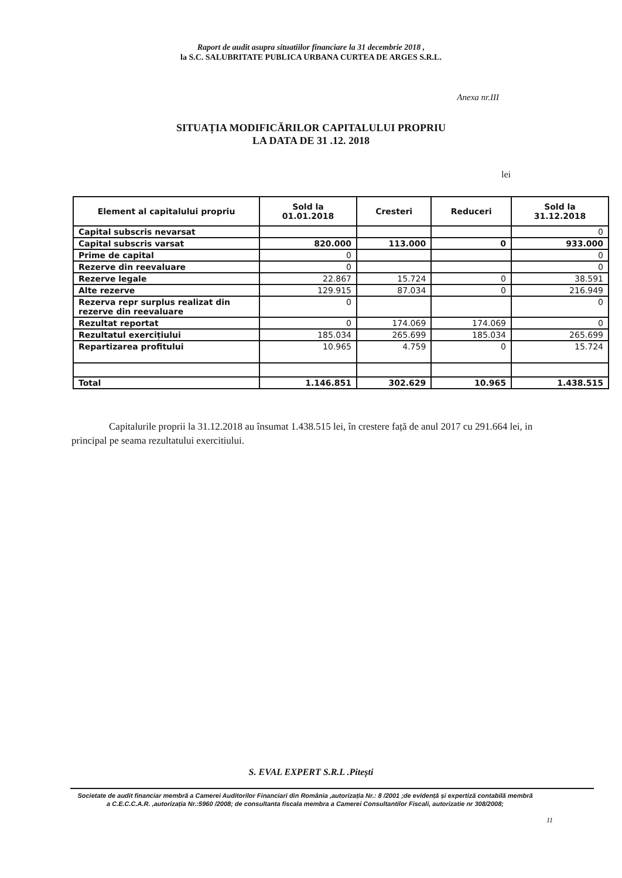Raport de audit asupra situatiilor financiare la 31 decembrie 2018 ,
la S.C. SALUBRITATE PUBLICA URBANA CURTEA DE ARGES S.R.L.
Anexa nr.III
SITUAȚIA MODIFICĂRILOR CAPITALULUI PROPRIU
LA DATA DE 31 .12. 2018
lei
| Element al capitalului propriu | Sold la 01.01.2018 | Cresteri | Reduceri | Sold la 31.12.2018 |
| --- | --- | --- | --- | --- |
| Capital subscris nevarsat | | | | 0 |
| Capital subscris varsat | 820.000 | 113.000 | 0 | 933.000 |
| Prime de capital | 0 | | | 0 |
| Rezerve din reevaluare | 0 | | | 0 |
| Rezerve legale | 22.867 | 15.724 | 0 | 38.591 |
| Alte rezerve | 129.915 | 87.034 | 0 | 216.949 |
| Rezerva repr surplus realizat din rezerve din reevaluare | 0 | | | 0 |
| Rezultat reportat | 0 | 174.069 | 174.069 | 0 |
| Rezultatul exercițiului | 185.034 | 265.699 | 185.034 | 265.699 |
| Repartizarea profitului | 10.965 | 4.759 | 0 | 15.724 |
| Total | 1.146.851 | 302.629 | 10.965 | 1.438.515 |
Capitalurile proprii la 31.12.2018 au însumat 1.438.515 lei, în crestere față de anul 2017 cu 291.664 lei, in principal pe seama rezultatului exercitiului.
S. EVAL EXPERT S.R.L .Pitești
Societate de audit financiar membră a Camerei Auditorilor Financiari din România ,autorizația Nr.: 8 /2001 ;de evidență și expertiză contabilă membră a C.E.C.C.A.R. ,autorizația Nr.:5960 /2008; de consultanta fiscala membra a Camerei Consultantilor Fiscali, autorizatie nr 308/2008;
11